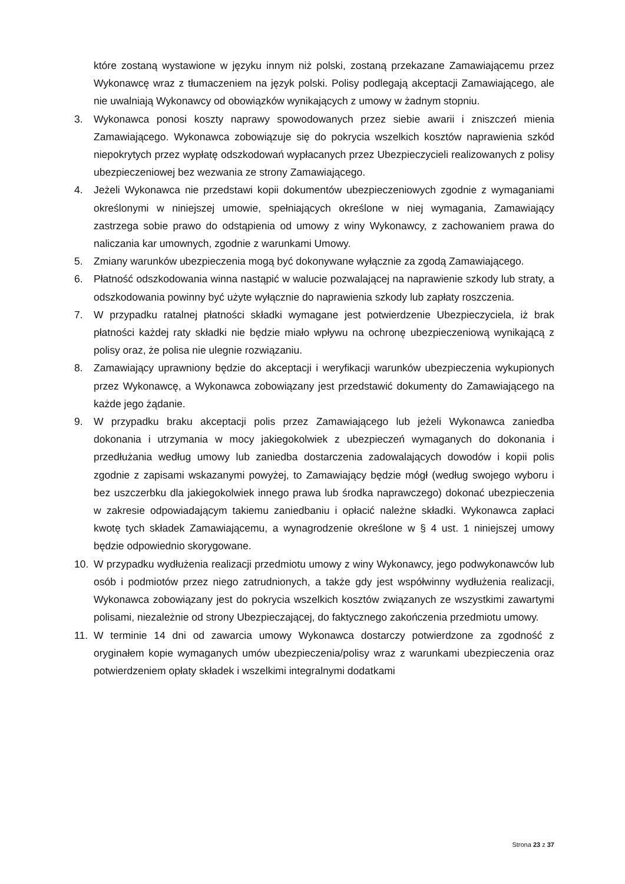które zostaną wystawione w języku innym niż polski, zostaną przekazane Zamawiającemu przez Wykonawcę wraz z tłumaczeniem na język polski. Polisy podlegają akceptacji Zamawiającego, ale nie uwalniają Wykonawcy od obowiązków wynikających z umowy w żadnym stopniu.
3. Wykonawca ponosi koszty naprawy spowodowanych przez siebie awarii i zniszczeń mienia Zamawiającego. Wykonawca zobowiązuje się do pokrycia wszelkich kosztów naprawienia szkód niepokrytych przez wypłatę odszkodowań wypłacanych przez Ubezpieczycieli realizowanych z polisy ubezpieczeniowej bez wezwania ze strony Zamawiającego.
4. Jeżeli Wykonawca nie przedstawi kopii dokumentów ubezpieczeniowych zgodnie z wymaganiami określonymi w niniejszej umowie, spełniających określone w niej wymagania, Zamawiający zastrzega sobie prawo do odstąpienia od umowy z winy Wykonawcy, z zachowaniem prawa do naliczania kar umownych, zgodnie z warunkami Umowy.
5. Zmiany warunków ubezpieczenia mogą być dokonywane wyłącznie za zgodą Zamawiającego.
6. Płatność odszkodowania winna nastąpić w walucie pozwalającej na naprawienie szkody lub straty, a odszkodowania powinny być użyte wyłącznie do naprawienia szkody lub zapłaty roszczenia.
7. W przypadku ratalnej płatności składki wymagane jest potwierdzenie Ubezpieczyciela, iż brak płatności każdej raty składki nie będzie miało wpływu na ochronę ubezpieczeniową wynikającą z polisy oraz, że polisa nie ulegnie rozwiązaniu.
8. Zamawiający uprawniony będzie do akceptacji i weryfikacji warunków ubezpieczenia wykupionych przez Wykonawcę, a Wykonawca zobowiązany jest przedstawić dokumenty do Zamawiającego na każde jego żądanie.
9. W przypadku braku akceptacji polis przez Zamawiającego lub jeżeli Wykonawca zaniedba dokonania i utrzymania w mocy jakiegokolwiek z ubezpieczeń wymaganych do dokonania i przedłużania według umowy lub zaniedba dostarczenia zadowalających dowodów i kopii polis zgodnie z zapisami wskazanymi powyżej, to Zamawiający będzie mógł (według swojego wyboru i bez uszczerbku dla jakiegokolwiek innego prawa lub środka naprawczego) dokonać ubezpieczenia w zakresie odpowiadającym takiemu zaniedbaniu i opłacić należne składki. Wykonawca zapłaci kwotę tych składek Zamawiającemu, a wynagrodzenie określone w § 4 ust. 1 niniejszej umowy będzie odpowiednio skorygowane.
10. W przypadku wydłużenia realizacji przedmiotu umowy z winy Wykonawcy, jego podwykonawców lub osób i podmiotów przez niego zatrudnionych, a także gdy jest współwinny wydłużenia realizacji, Wykonawca zobowiązany jest do pokrycia wszelkich kosztów związanych ze wszystkimi zawartymi polisami, niezależnie od strony Ubezpieczającej, do faktycznego zakończenia przedmiotu umowy.
11. W terminie 14 dni od zawarcia umowy Wykonawca dostarczy potwierdzone za zgodność z oryginałem kopie wymaganych umów ubezpieczenia/polisy wraz z warunkami ubezpieczenia oraz potwierdzeniem opłaty składek i wszelkimi integralnymi dodatkami
Strona 23 z 37